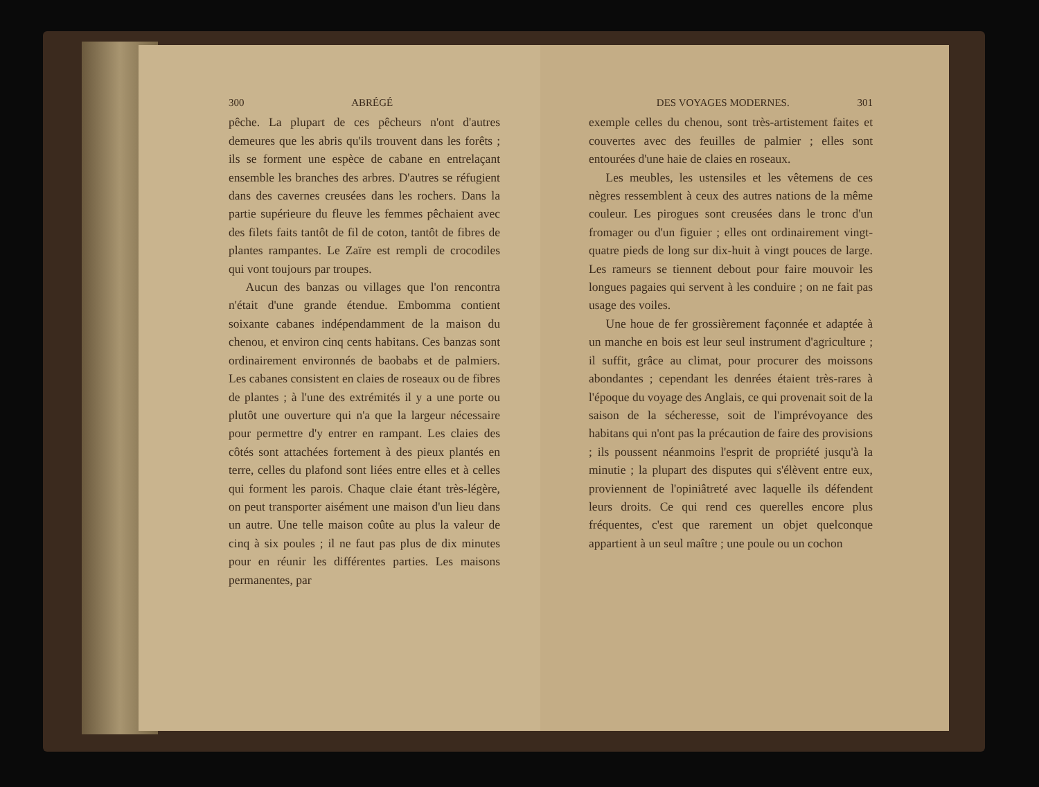300 ABRÉGÉ
pêche. La plupart de ces pêcheurs n'ont d'autres demeures que les abris qu'ils trouvent dans les forêts ; ils se forment une espèce de cabane en entrelaçant ensemble les branches des arbres. D'autres se réfugient dans des cavernes creusées dans les rochers. Dans la partie supérieure du fleuve les femmes pêchaient avec des filets faits tantôt de fil de coton, tantôt de fibres de plantes rampantes. Le Zaïre est rempli de crocodiles qui vont toujours par troupes.
Aucun des banzas ou villages que l'on rencontra n'était d'une grande étendue. Embomma contient soixante cabanes indépendamment de la maison du chenou, et environ cinq cents habitans. Ces banzas sont ordinairement environnés de baobabs et de palmiers. Les cabanes consistent en claies de roseaux ou de fibres de plantes ; à l'une des extrémités il y a une porte ou plutôt une ouverture qui n'a que la largeur nécessaire pour permettre d'y entrer en rampant. Les claies des côtés sont attachées fortement à des pieux plantés en terre, celles du plafond sont liées entre elles et à celles qui forment les parois. Chaque claie étant très-légère, on peut transporter aisément une maison d'un lieu dans un autre. Une telle maison coûte au plus la valeur de cinq à six poules ; il ne faut pas plus de dix minutes pour en réunir les différentes parties. Les maisons permanentes, par
DES VOYAGES MODERNES. 301
exemple celles du chenou, sont très-artistement faites et couvertes avec des feuilles de palmier ; elles sont entourées d'une haie de claies en roseaux.
Les meubles, les ustensiles et les vêtemens de ces nègres ressemblent à ceux des autres nations de la même couleur. Les pirogues sont creusées dans le tronc d'un fromager ou d'un figuier ; elles ont ordinairement vingt-quatre pieds de long sur dix-huit à vingt pouces de large. Les rameurs se tiennent debout pour faire mouvoir les longues pagaies qui servent à les conduire ; on ne fait pas usage des voiles.
Une houe de fer grossièrement façonnée et adaptée à un manche en bois est leur seul instrument d'agriculture ; il suffit, grâce au climat, pour procurer des moissons abondantes ; cependant les denrées étaient très-rares à l'époque du voyage des Anglais, ce qui provenait soit de la saison de la sécheresse, soit de l'imprévoyance des habitans qui n'ont pas la précaution de faire des provisions ; ils poussent néanmoins l'esprit de propriété jusqu'à la minutie ; la plupart des disputes qui s'élèvent entre eux, proviennent de l'opiniâtreté avec laquelle ils défendent leurs droits. Ce qui rend ces querelles encore plus fréquentes, c'est que rarement un objet quelconque appartient à un seul maître ; une poule ou un cochon